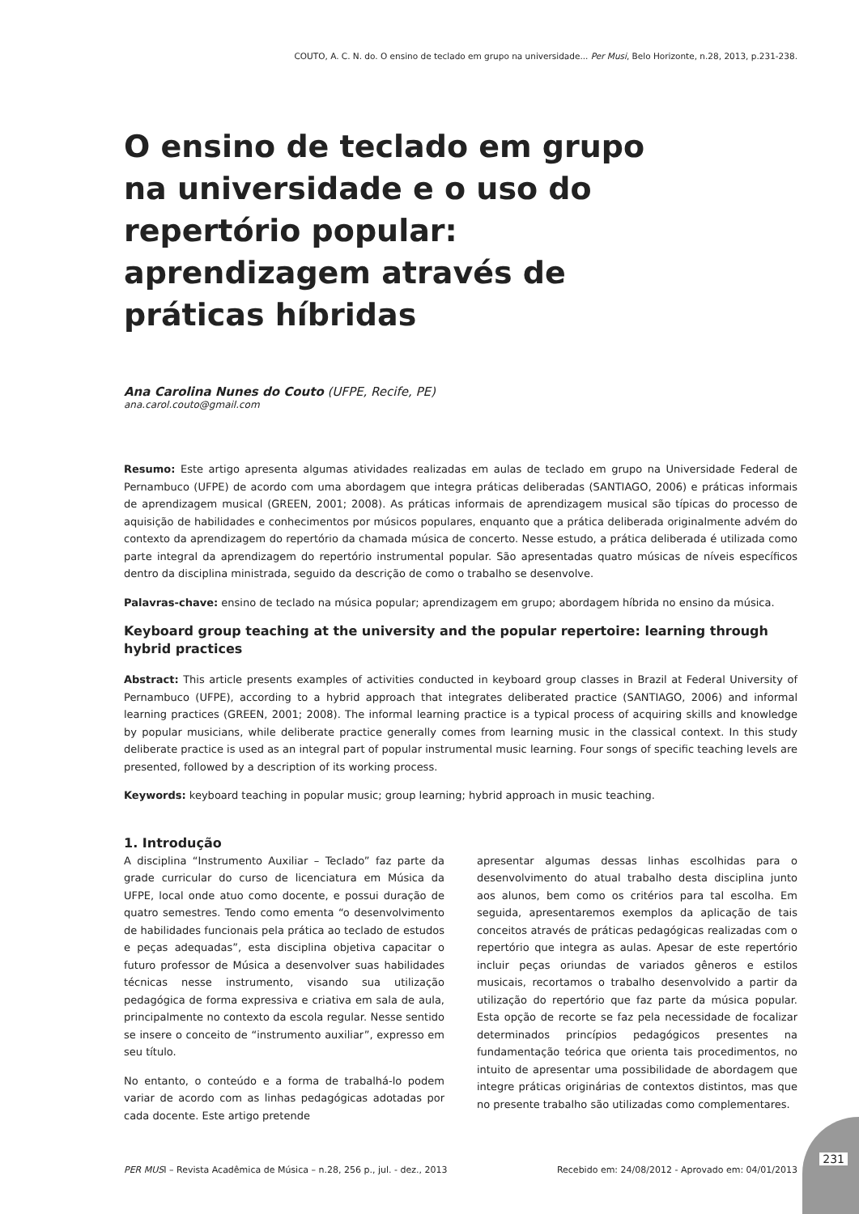COUTO, A. C. N. do. O ensino de teclado em grupo na universidade... Per Musi, Belo Horizonte, n.28, 2013, p.231-238.
O ensino de teclado em grupo na universidade e o uso do repertório popular: aprendizagem através de práticas híbridas
Ana Carolina Nunes do Couto (UFPE, Recife, PE)
ana.carol.couto@gmail.com
Resumo: Este artigo apresenta algumas atividades realizadas em aulas de teclado em grupo na Universidade Federal de Pernambuco (UFPE) de acordo com uma abordagem que integra práticas deliberadas (SANTIAGO, 2006) e práticas informais de aprendizagem musical (GREEN, 2001; 2008). As práticas informais de aprendizagem musical são típicas do processo de aquisição de habilidades e conhecimentos por músicos populares, enquanto que a prática deliberada originalmente advém do contexto da aprendizagem do repertório da chamada música de concerto. Nesse estudo, a prática deliberada é utilizada como parte integral da aprendizagem do repertório instrumental popular. São apresentadas quatro músicas de níveis específicos dentro da disciplina ministrada, seguido da descrição de como o trabalho se desenvolve.
Palavras-chave: ensino de teclado na música popular; aprendizagem em grupo; abordagem híbrida no ensino da música.
Keyboard group teaching at the university and the popular repertoire: learning through hybrid practices
Abstract: This article presents examples of activities conducted in keyboard group classes in Brazil at Federal University of Pernambuco (UFPE), according to a hybrid approach that integrates deliberated practice (SANTIAGO, 2006) and informal learning practices (GREEN, 2001; 2008). The informal learning practice is a typical process of acquiring skills and knowledge by popular musicians, while deliberate practice generally comes from learning music in the classical context. In this study deliberate practice is used as an integral part of popular instrumental music learning. Four songs of specific teaching levels are presented, followed by a description of its working process.
Keywords: keyboard teaching in popular music; group learning; hybrid approach in music teaching.
1. Introdução
A disciplina “Instrumento Auxiliar – Teclado” faz parte da grade curricular do curso de licenciatura em Música da UFPE, local onde atuo como docente, e possui duração de quatro semestres. Tendo como ementa “o desenvolvimento de habilidades funcionais pela prática ao teclado de estudos e peças adequadas”, esta disciplina objetiva capacitar o futuro professor de Música a desenvolver suas habilidades técnicas nesse instrumento, visando sua utilização pedagógica de forma expressiva e criativa em sala de aula, principalmente no contexto da escola regular. Nesse sentido se insere o conceito de “instrumento auxiliar”, expresso em seu título.
No entanto, o conteúdo e a forma de trabalhá-lo podem variar de acordo com as linhas pedagógicas adotadas por cada docente. Este artigo pretende
apresentar algumas dessas linhas escolhidas para o desenvolvimento do atual trabalho desta disciplina junto aos alunos, bem como os critérios para tal escolha. Em seguida, apresentaremos exemplos da aplicação de tais conceitos através de práticas pedagógicas realizadas com o repertório que integra as aulas. Apesar de este repertório incluir peças oriundas de variados gêneros e estilos musicais, recortamos o trabalho desenvolvido a partir da utilização do repertório que faz parte da música popular. Esta opção de recorte se faz pela necessidade de focalizar determinados princípios pedagógicos presentes na fundamentação teórica que orienta tais procedimentos, no intuito de apresentar uma possibilidade de abordagem que integre práticas originárias de contextos distintos, mas que no presente trabalho são utilizadas como complementares.
PER MUSI – Revista Acadêmica de Música – n.28, 256 p., jul. - dez., 2013 Recebido em: 24/08/2012 - Aprovado em: 04/01/2013
231